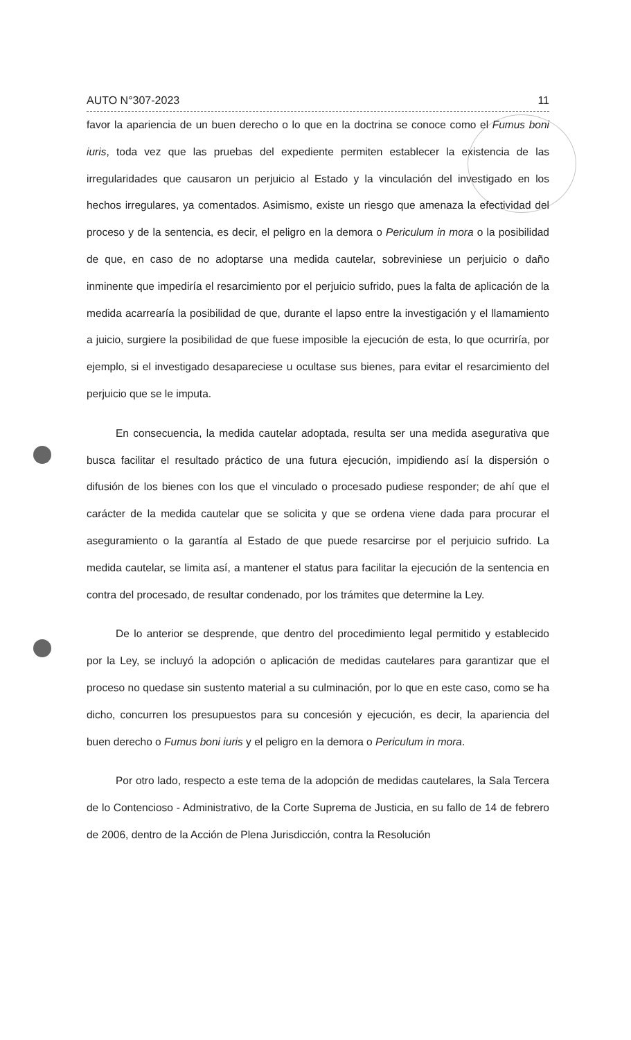AUTO N°307-2023 11
favor la apariencia de un buen derecho o lo que en la doctrina se conoce como el Fumus boni iuris, toda vez que las pruebas del expediente permiten establecer la existencia de las irregularidades que causaron un perjuicio al Estado y la vinculación del investigado en los hechos irregulares, ya comentados. Asimismo, existe un riesgo que amenaza la efectividad del proceso y de la sentencia, es decir, el peligro en la demora o Periculum in mora o la posibilidad de que, en caso de no adoptarse una medida cautelar, sobreviniese un perjuicio o daño inminente que impediría el resarcimiento por el perjuicio sufrido, pues la falta de aplicación de la medida acarrearía la posibilidad de que, durante el lapso entre la investigación y el llamamiento a juicio, surgiere la posibilidad de que fuese imposible la ejecución de esta, lo que ocurriría, por ejemplo, si el investigado desapareciese u ocultase sus bienes, para evitar el resarcimiento del perjuicio que se le imputa.
En consecuencia, la medida cautelar adoptada, resulta ser una medida asegurativa que busca facilitar el resultado práctico de una futura ejecución, impidiendo así la dispersión o difusión de los bienes con los que el vinculado o procesado pudiese responder; de ahí que el carácter de la medida cautelar que se solicita y que se ordena viene dada para procurar el aseguramiento o la garantía al Estado de que puede resarcirse por el perjuicio sufrido. La medida cautelar, se limita así, a mantener el status para facilitar la ejecución de la sentencia en contra del procesado, de resultar condenado, por los trámites que determine la Ley.
De lo anterior se desprende, que dentro del procedimiento legal permitido y establecido por la Ley, se incluyó la adopción o aplicación de medidas cautelares para garantizar que el proceso no quedase sin sustento material a su culminación, por lo que en este caso, como se ha dicho, concurren los presupuestos para su concesión y ejecución, es decir, la apariencia del buen derecho o Fumus boni iuris y el peligro en la demora o Periculum in mora.
Por otro lado, respecto a este tema de la adopción de medidas cautelares, la Sala Tercera de lo Contencioso - Administrativo, de la Corte Suprema de Justicia, en su fallo de 14 de febrero de 2006, dentro de la Acción de Plena Jurisdicción, contra la Resolución